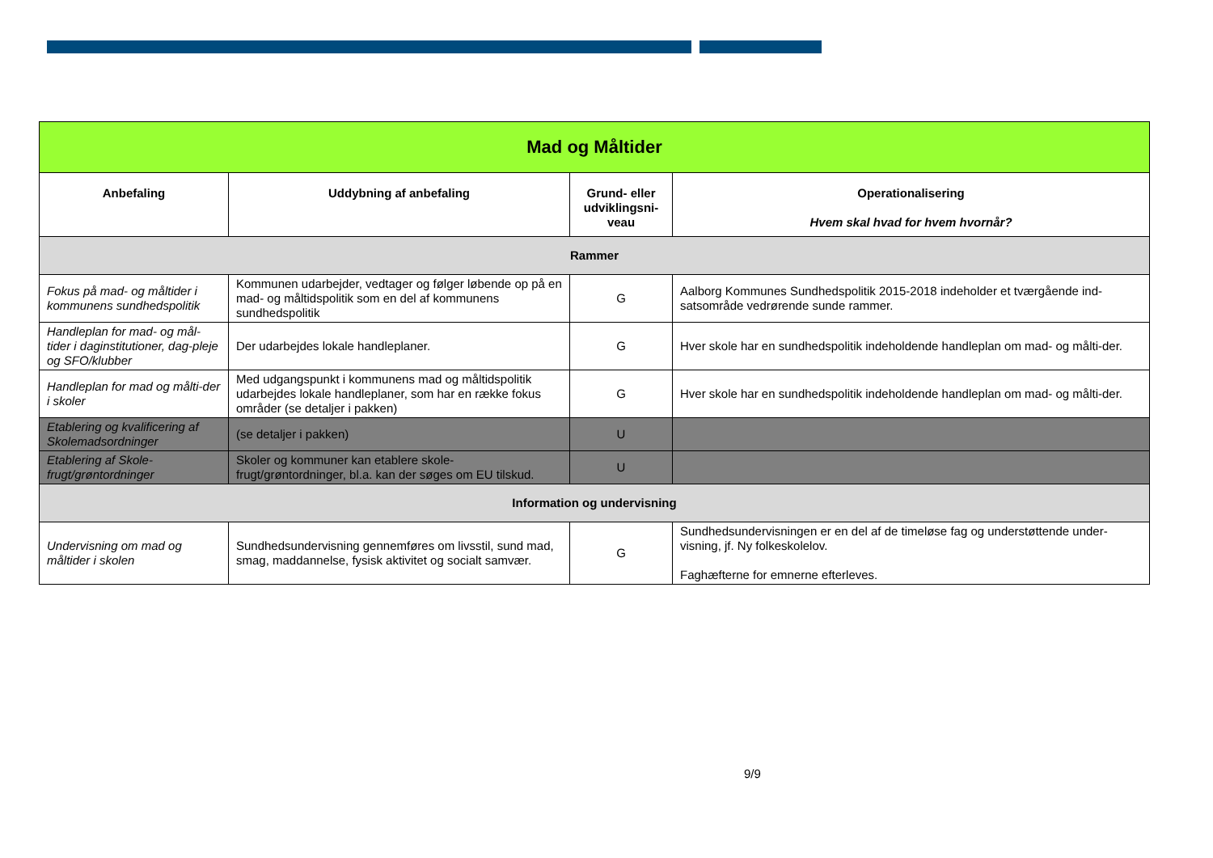| Mad og Måltider | | | |
| Anbefaling | Uddybning af anbefaling | Grund- eller udviklingsni-veau | Operationalisering Hvem skal hvad for hvem hvornår? |
| Rammer | | | |
| Fokus på mad- og måltider i kommunens sundhedspolitik | Kommunen udarbejder, vedtager og følger løbende op på en mad- og måltidspolitik som en del af kommunens sundhedspolitik | G | Aalborg Kommunes Sundhedspolitik 2015-2018 indeholder et tværgående ind-satsområde vedrørende sunde rammer. |
| Handleplan for mad- og mål-tider i daginstitutioner, dag-pleje og SFO/klubber | Der udarbejdes lokale handleplaner. | G | Hver skole har en sundhedspolitik indeholdende handleplan om mad- og målti-der. |
| Handleplan for mad og målti-der i skoler | Med udgangspunkt i kommunens mad og måltidspolitik udarbejdes lokale handleplaner, som har en række fokus områder (se detaljer i pakken) | G | Hver skole har en sundhedspolitik indeholdende handleplan om mad- og målti-der. |
| Etablering og kvalificering af Skolemadsordninger | (se detaljer i pakken) | U | |
| Etablering af Skole-frugt/grøntordninger | Skoler og kommuner kan etablere skole-frugt/grøntordninger, bl.a. kan der søges om EU tilskud. | U | |
| Information og undervisning | | | |
| Undervisning om mad og måltider i skolen | Sundhedsundervisning gennemføres om livsstil, sund mad, smag, maddannelse, fysisk aktivitet og socialt samvær. | G | Sundhedsundervisningen er en del af de timeløse fag og understøttende under-visning, jf. Ny folkeskolelov. Faghæfterne for emnerne efterleves. |
9/9